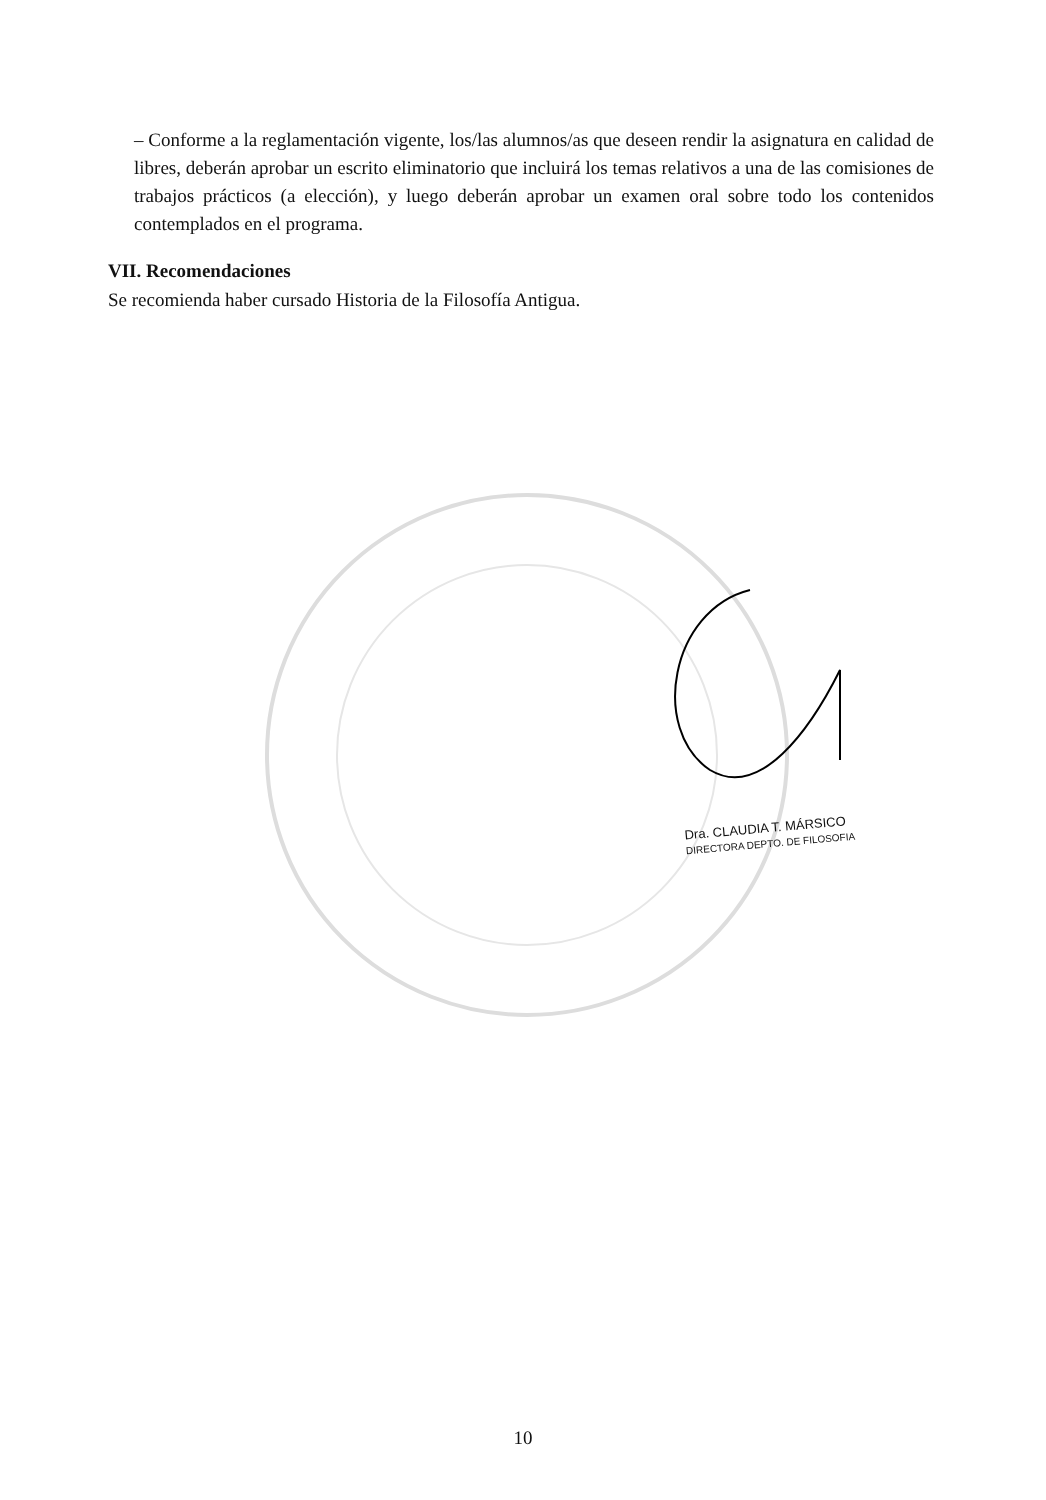– Conforme a la reglamentación vigente, los/las alumnos/as que deseen rendir la asignatura en calidad de libres, deberán aprobar un escrito eliminatorio que incluirá los temas relativos a una de las comisiones de trabajos prácticos (a elección), y luego deberán aprobar un examen oral sobre todo los contenidos contemplados en el programa.
VII. Recomendaciones
Se recomienda haber cursado Historia de la Filosofía Antigua.
Dra. CLAUDIA T. MÁRSICO
DIRECTORA DEPTO. DE FILOSOFIA
10